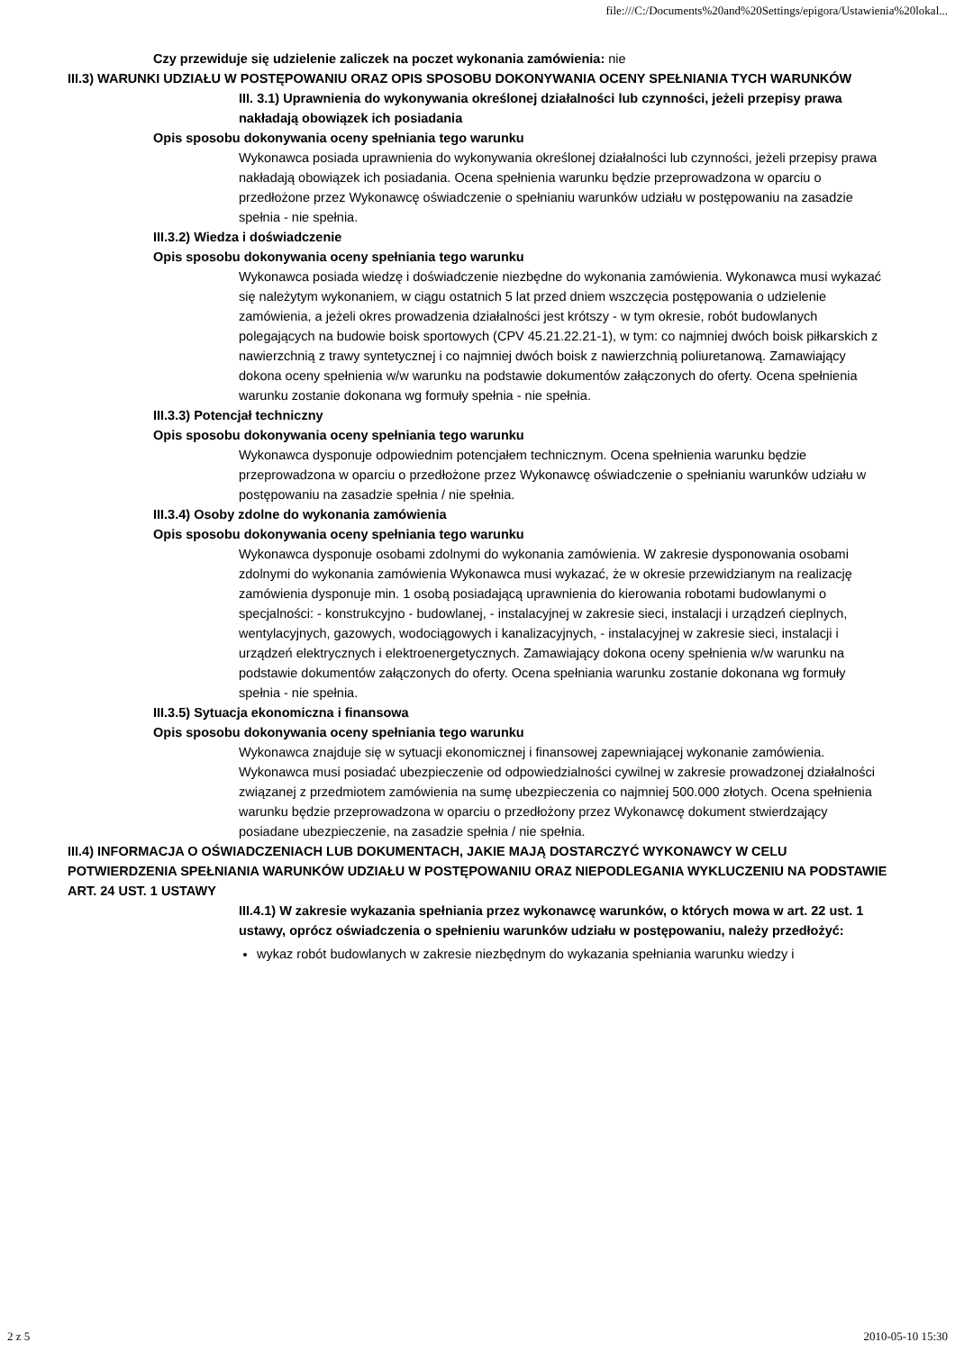file:///C:/Documents%20and%20Settings/epigora/Ustawienia%20lokal...
Czy przewiduje się udzielenie zaliczek na poczet wykonania zamówienia: nie
III.3) WARUNKI UDZIAŁU W POSTĘPOWANIU ORAZ OPIS SPOSOBU DOKONYWANIA OCENY SPEŁNIANIA TYCH WARUNKÓW
III. 3.1) Uprawnienia do wykonywania określonej działalności lub czynności, jeżeli przepisy prawa nakładają obowiązek ich posiadania
Opis sposobu dokonywania oceny spełniania tego warunku
Wykonawca posiada uprawnienia do wykonywania określonej działalności lub czynności, jeżeli przepisy prawa nakładają obowiązek ich posiadania. Ocena spełnienia warunku będzie przeprowadzona w oparciu o przedłożone przez Wykonawcę oświadczenie o spełnianiu warunków udziału w postępowaniu na zasadzie spełnia - nie spełnia.
III.3.2) Wiedza i doświadczenie
Opis sposobu dokonywania oceny spełniania tego warunku
Wykonawca posiada wiedzę i doświadczenie niezbędne do wykonania zamówienia. Wykonawca musi wykazać się należytym wykonaniem, w ciągu ostatnich 5 lat przed dniem wszczęcia postępowania o udzielenie zamówienia, a jeżeli okres prowadzenia działalności jest krótszy - w tym okresie, robót budowlanych polegających na budowie boisk sportowych (CPV 45.21.22.21-1), w tym: co najmniej dwóch boisk piłkarskich z nawierzchnią z trawy syntetycznej i co najmniej dwóch boisk z nawierzchnią poliuretanową. Zamawiający dokona oceny spełnienia w/w warunku na podstawie dokumentów załączonych do oferty. Ocena spełnienia warunku zostanie dokonana wg formuły spełnia - nie spełnia.
III.3.3) Potencjał techniczny
Opis sposobu dokonywania oceny spełniania tego warunku
Wykonawca dysponuje odpowiednim potencjałem technicznym. Ocena spełnienia warunku będzie przeprowadzona w oparciu o przedłożone przez Wykonawcę oświadczenie o spełnianiu warunków udziału w postępowaniu na zasadzie spełnia / nie spełnia.
III.3.4) Osoby zdolne do wykonania zamówienia
Opis sposobu dokonywania oceny spełniania tego warunku
Wykonawca dysponuje osobami zdolnymi do wykonania zamówienia. W zakresie dysponowania osobami zdolnymi do wykonania zamówienia Wykonawca musi wykazać, że w okresie przewidzianym na realizację zamówienia dysponuje min. 1 osobą posiadającą uprawnienia do kierowania robotami budowlanymi o specjalności: - konstrukcyjno - budowlanej, - instalacyjnej w zakresie sieci, instalacji i urządzeń cieplnych, wentylacyjnych, gazowych, wodociągowych i kanalizacyjnych, - instalacyjnej w zakresie sieci, instalacji i urządzeń elektrycznych i elektroenergetycznych. Zamawiający dokona oceny spełnienia w/w warunku na podstawie dokumentów załączonych do oferty. Ocena spełniania warunku zostanie dokonana wg formuły spełnia - nie spełnia.
III.3.5) Sytuacja ekonomiczna i finansowa
Opis sposobu dokonywania oceny spełniania tego warunku
Wykonawca znajduje się w sytuacji ekonomicznej i finansowej zapewniającej wykonanie zamówienia. Wykonawca musi posiadać ubezpieczenie od odpowiedzialności cywilnej w zakresie prowadzonej działalności związanej z przedmiotem zamówienia na sumę ubezpieczenia co najmniej 500.000 złotych. Ocena spełnienia warunku będzie przeprowadzona w oparciu o przedłożony przez Wykonawcę dokument stwierdzający posiadane ubezpieczenie, na zasadzie spełnia / nie spełnia.
III.4) INFORMACJA O OŚWIADCZENIACH LUB DOKUMENTACH, JAKIE MAJĄ DOSTARCZYĆ WYKONAWCY W CELU POTWIERDZENIA SPEŁNIANIA WARUNKÓW UDZIAŁU W POSTĘPOWANIU ORAZ NIEPODLEGANIA WYKLUCZENIU NA PODSTAWIE ART. 24 UST. 1 USTAWY
III.4.1) W zakresie wykazania spełniania przez wykonawcę warunków, o których mowa w art. 22 ust. 1 ustawy, oprócz oświadczenia o spełnieniu warunków udziału w postępowaniu, należy przedłożyć:
wykaz robót budowlanych w zakresie niezbędnym do wykazania spełniania warunku wiedzy i
2 z 5 2010-05-10 15:30